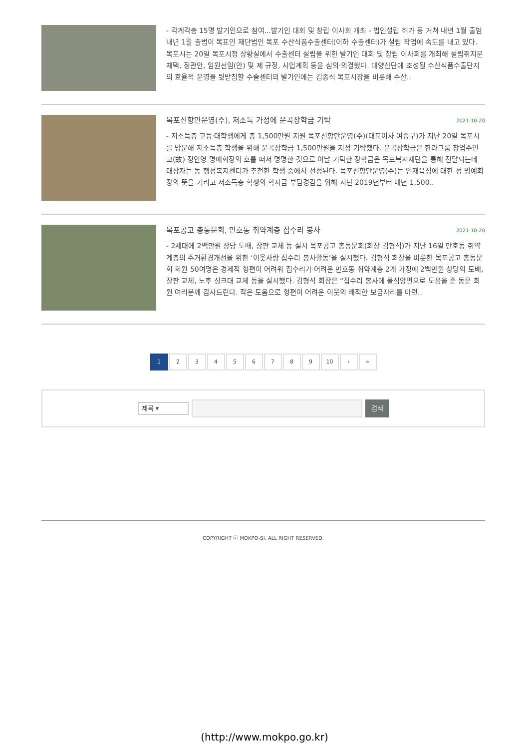- 각계각층 15명 발기인으로 참여...발기인 대회 및 창립 이사회 개최 - 법인설립 허가 등 거쳐 내년 1월 출범 내년 1월 출범이 목표인 재단법인 목포 수산식품수출센터(이하 수출센터)가 설립 작업에 속도를 내고 있다. 목포시는 20일 목포시청 상황실에서 수출센터 설립을 위한 발기인 대회 및 창립 이사회를 개최해 설립취지문 채택, 정관안, 임원선임(안) 및 제 규정, 사업계획 등을 심의·의결했다. 대양산단에 조성될 수산식품수출단지의 효율적 운영을 뒷받침할 수술센터의 발기인에는 김종식 목포시장을 비롯해 수산..
목포신항만운영(주), 저소득 가정에 운곡장학금 기탁 2021-10-20
- 저소득층 고등·대학생에게 총 1,500만원 지원 목포신항만운영(주)(대표이사 여종구)가 지난 20일 목포시를 방문해 저소득층 학생을 위해 운곡장학금 1,500만원을 지정 기탁했다. 운곡장학금은 한라그룹 창업주인 고(故) 정인영 명예회장의 호를 떠서 명명한 것으로 이날 기탁한 장학금은 목포복지재단을 통해 전달되는데 대상자는 동 행정복지센터가 추천한 학생 중에서 선정된다. 목포신항만운영(주)는 인재육성에 대한 정 명예회장의 뜻을 기리고 저소득층 학생의 학자금 부담경감을 위해 지난 2019년부터 매년 1,500..
목포공고 총동문회, 만호동 취약계층 집수리 봉사 2021-10-20
- 2세대에 2백만원 상당 도배, 장판 교체 등 실시 목포공고 총동문회(회장 김형석)가 지난 16일 만호동 취약계층의 주거환경개선을 위한 ‘이웃사랑 집수리 봉사활동’을 실시했다. 김형석 회장을 비롯한 목포공고 총동문회 회원 50여명은 경제적 형편이 어려워 집수리가 어려운 만호동 취약계층 2개 가정에 2백만원 상당의 도배, 장판 교체, 노후 싱크대 교체 등을 실시했다. 김형석 회장은 “집수리 봉사에 물심양면으로 도움을 준 동문 회원 여러분께 감사드린다. 작은 도움으로 형편이 어려운 이웃의 쾌적한 보금자리를 마련..
1 2 3 4 5 6 7 8 9 10 › »
제목 ▾
검색
COPYRIGHT ⓒ MOKPO-SI. ALL RIGHT RESERVED.
(http://www.mokpo.go.kr)